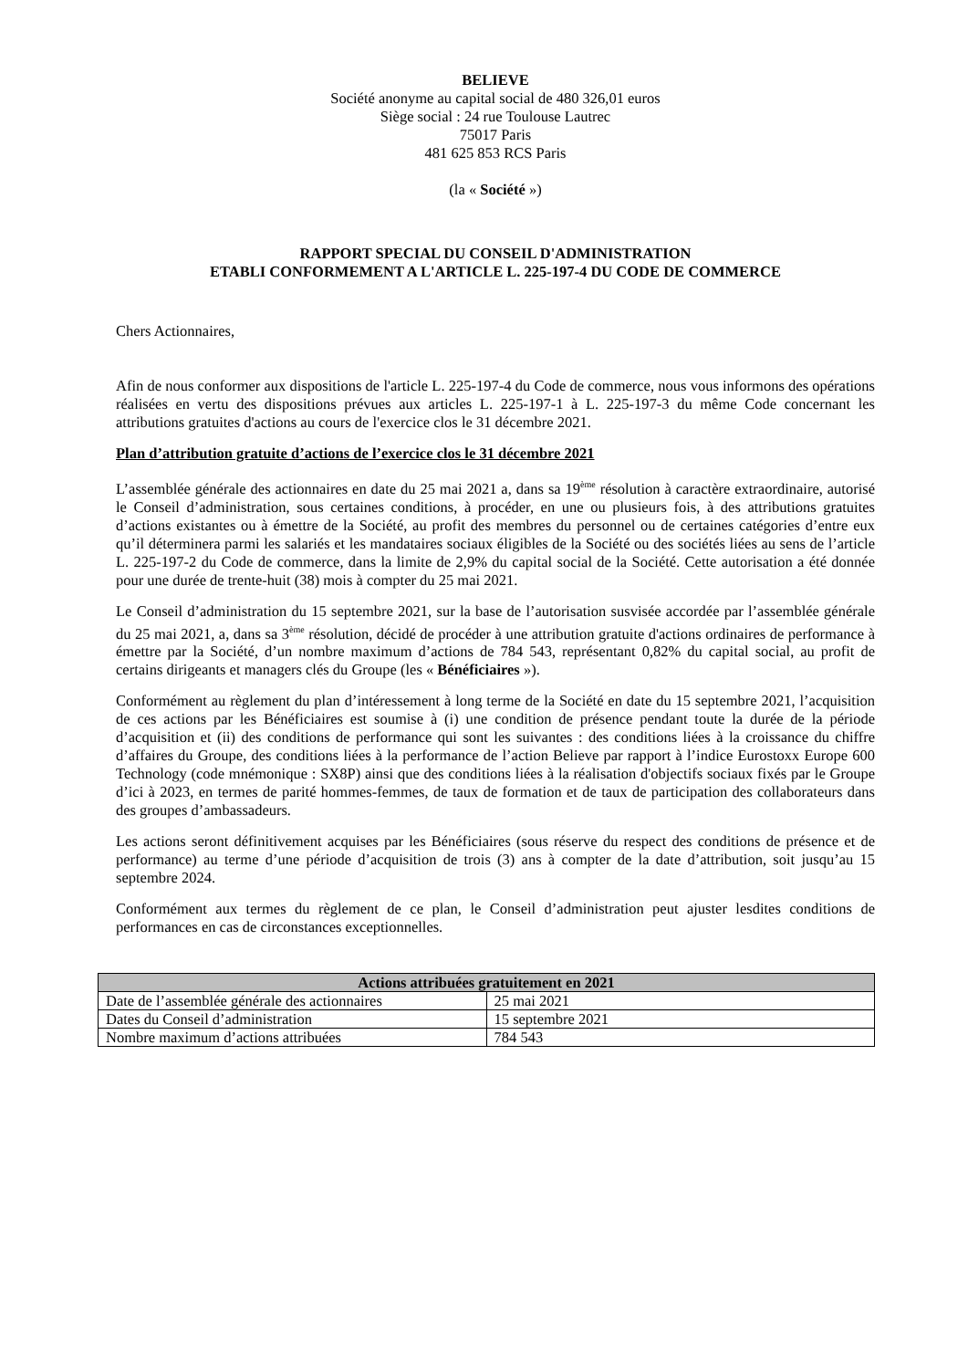BELIEVE
Société anonyme au capital social de 480 326,01 euros
Siège social : 24 rue Toulouse Lautrec
75017 Paris
481 625 853 RCS Paris
(la « Société »)
RAPPORT SPECIAL DU CONSEIL D'ADMINISTRATION
ETABLI CONFORMEMENT A L'ARTICLE L. 225-197-4 DU CODE DE COMMERCE
Chers Actionnaires,
Afin de nous conformer aux dispositions de l'article L. 225-197-4 du Code de commerce, nous vous informons des opérations réalisées en vertu des dispositions prévues aux articles L. 225-197-1 à L. 225-197-3 du même Code concernant les attributions gratuites d'actions au cours de l'exercice clos le 31 décembre 2021.
Plan d’attribution gratuite d’actions de l’exercice clos le 31 décembre 2021
L’assemblée générale des actionnaires en date du 25 mai 2021 a, dans sa 19<sup>ème</sup> résolution à caractère extraordinaire, autorisé le Conseil d’administration, sous certaines conditions, à procéder, en une ou plusieurs fois, à des attributions gratuites d’actions existantes ou à émettre de la Société, au profit des membres du personnel ou de certaines catégories d’entre eux qu’il déterminera parmi les salariés et les mandataires sociaux éligibles de la Société ou des sociétés liées au sens de l’article L. 225-197-2 du Code de commerce, dans la limite de 2,9% du capital social de la Société. Cette autorisation a été donnée pour une durée de trente-huit (38) mois à compter du 25 mai 2021.
Le Conseil d’administration du 15 septembre 2021, sur la base de l’autorisation susvisée accordée par l’assemblée générale du 25 mai 2021, a, dans sa 3<sup>ème</sup> résolution, décidé de procéder à une attribution gratuite d'actions ordinaires de performance à émettre par la Société, d’un nombre maximum d’actions de 784 543, représentant 0,82% du capital social, au profit de certains dirigeants et managers clés du Groupe (les « Bénéficiaires »).
Conformément au règlement du plan d’intéressement à long terme de la Société en date du 15 septembre 2021, l’acquisition de ces actions par les Bénéficiaires est soumise à (i) une condition de présence pendant toute la durée de la période d’acquisition et (ii) des conditions de performance qui sont les suivantes : des conditions liées à la croissance du chiffre d’affaires du Groupe, des conditions liées à la performance de l’action Believe par rapport à l’indice Eurostoxx Europe 600 Technology (code mnémonique : SX8P) ainsi que des conditions liées à la réalisation d'objectifs sociaux fixés par le Groupe d’ici à 2023, en termes de parité hommes-femmes, de taux de formation et de taux de participation des collaborateurs dans des groupes d’ambassadeurs.
Les actions seront définitivement acquises par les Bénéficiaires (sous réserve du respect des conditions de présence et de performance) au terme d’une période d’acquisition de trois (3) ans à compter de la date d’attribution, soit jusqu’au 15 septembre 2024.
Conformément aux termes du règlement de ce plan, le Conseil d’administration peut ajuster lesdites conditions de performances en cas de circonstances exceptionnelles.
| Actions attribuées gratuitement en 2021 | |
| --- | --- |
| Date de l’assemblée générale des actionnaires | 25 mai 2021 |
| Dates du Conseil d’administration | 15 septembre 2021 |
| Nombre maximum d’actions attribuées | 784 543 |